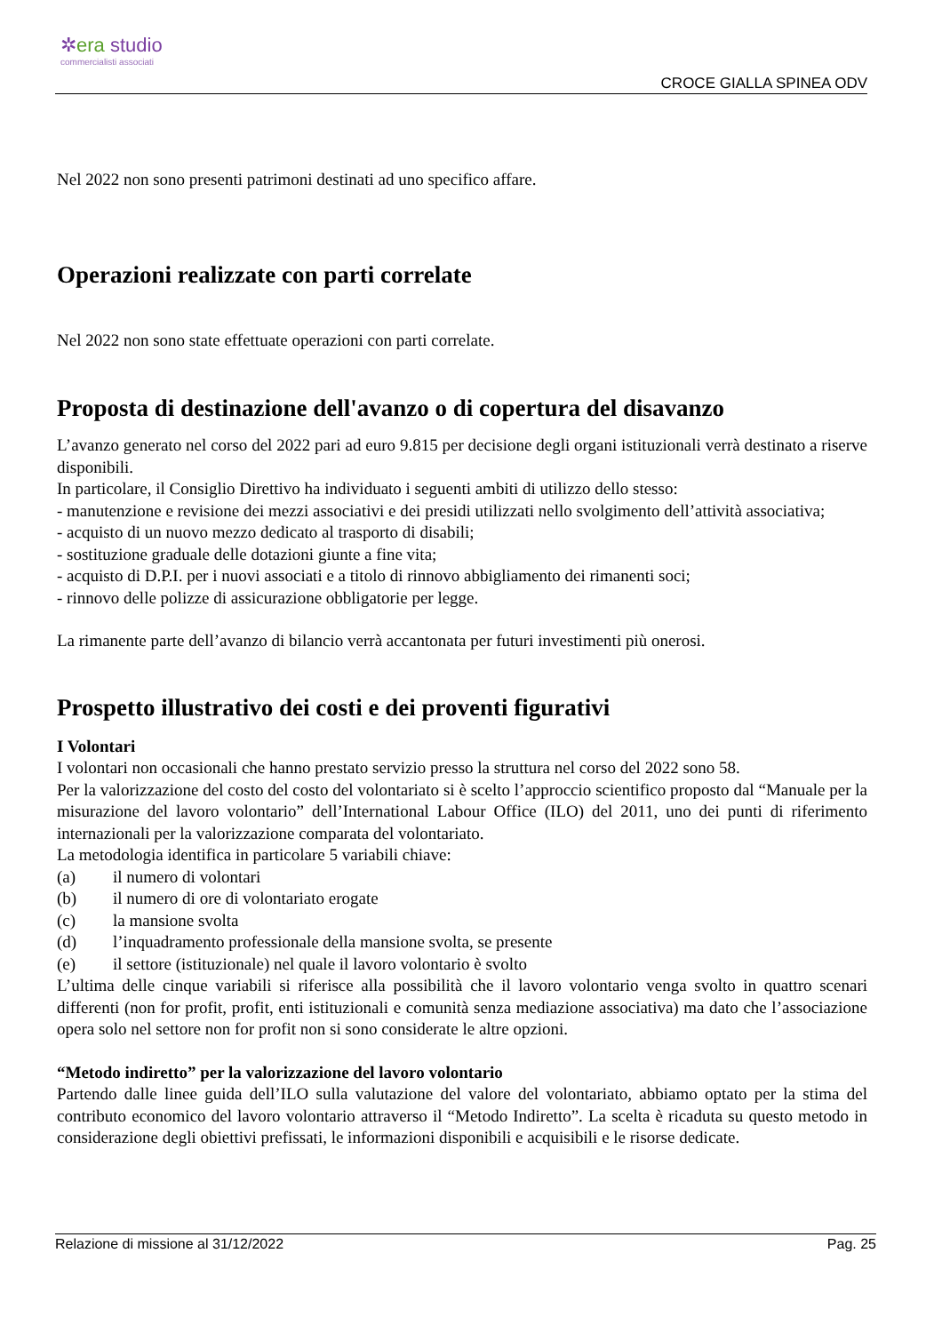✲era studio
commercialisti associati
CROCE GIALLA SPINEA ODV
Nel 2022 non sono presenti patrimoni destinati ad uno specifico affare.
Operazioni realizzate con parti correlate
Nel 2022 non sono state effettuate operazioni con parti correlate.
Proposta di destinazione dell'avanzo o di copertura del disavanzo
L’avanzo generato nel corso del 2022 pari ad euro 9.815 per decisione degli organi istituzionali verrà destinato a riserve disponibili.
In particolare, il Consiglio Direttivo ha individuato i seguenti ambiti di utilizzo dello stesso:
- manutenzione e revisione dei mezzi associativi e dei presidi utilizzati nello svolgimento dell’attività associativa;
- acquisto di un nuovo mezzo dedicato al trasporto di disabili;
- sostituzione graduale delle dotazioni giunte a fine vita;
- acquisto di D.P.I. per i nuovi associati e a titolo di rinnovo abbigliamento dei rimanenti soci;
- rinnovo delle polizze di assicurazione obbligatorie per legge.
La rimanente parte dell’avanzo di bilancio verrà accantonata per futuri investimenti più onerosi.
Prospetto illustrativo dei costi e dei proventi figurativi
I Volontari
I volontari non occasionali che hanno prestato servizio presso la struttura nel corso del 2022 sono 58.
Per la valorizzazione del costo del costo del volontariato si è scelto l’approccio scientifico proposto dal “Manuale per la misurazione del lavoro volontario” dell’International Labour Office (ILO) del 2011, uno dei punti di riferimento internazionali per la valorizzazione comparata del volontariato.
La metodologia identifica in particolare 5 variabili chiave:
(a) il numero di volontari
(b) il numero di ore di volontariato erogate
(c) la mansione svolta
(d) l’inquadramento professionale della mansione svolta, se presente
(e) il settore (istituzionale) nel quale il lavoro volontario è svolto
L’ultima delle cinque variabili si riferisce alla possibilità che il lavoro volontario venga svolto in quattro scenari differenti (non for profit, profit, enti istituzionali e comunità senza mediazione associativa) ma dato che l’associazione opera solo nel settore non for profit non si sono considerate le altre opzioni.
“Metodo indiretto” per la valorizzazione del lavoro volontario
Partendo dalle linee guida dell’ILO sulla valutazione del valore del volontariato, abbiamo optato per la stima del contributo economico del lavoro volontario attraverso il “Metodo Indiretto”. La scelta è ricaduta su questo metodo in considerazione degli obiettivi prefissati, le informazioni disponibili e acquisibili e le risorse dedicate.
Relazione di missione al 31/12/2022 Pag. 25